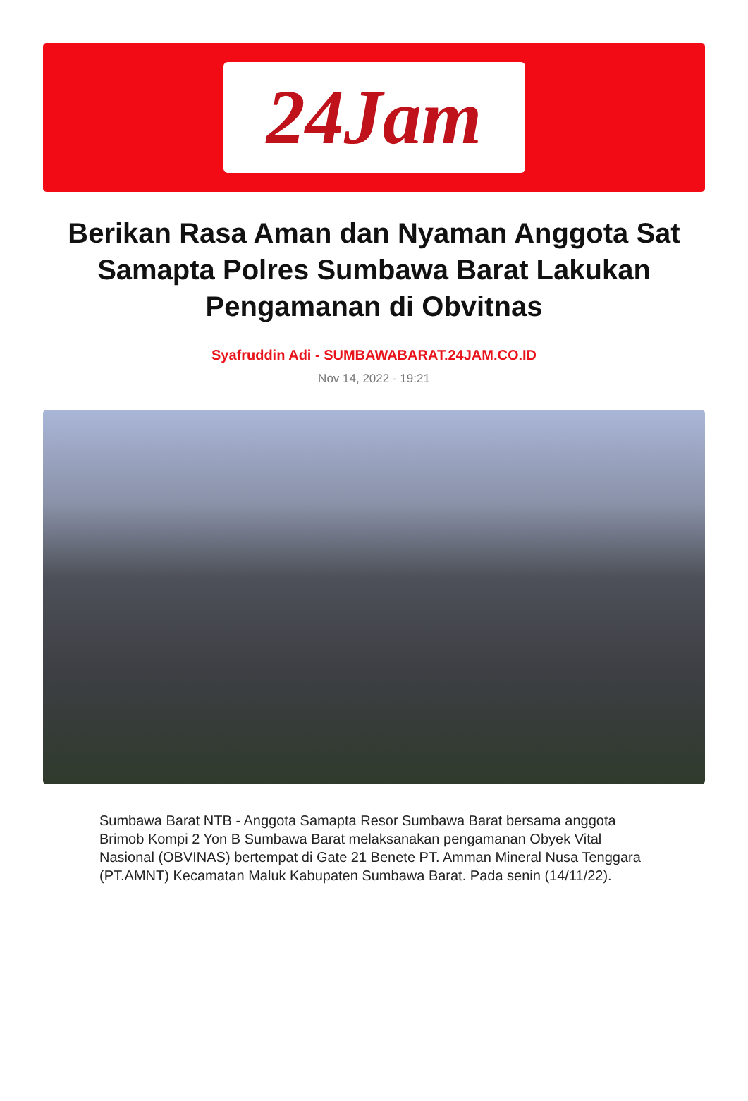24Jam
Berikan Rasa Aman dan Nyaman Anggota Sat Samapta Polres Sumbawa Barat Lakukan Pengamanan di Obvitnas
Syafruddin Adi - SUMBAWABARAT.24JAM.CO.ID
Nov 14, 2022 - 19:21
Sumbawa Barat NTB - Anggota Samapta Resor Sumbawa Barat bersama anggota Brimob Kompi 2 Yon B Sumbawa Barat melaksanakan pengamanan Obyek Vital Nasional (OBVINAS) bertempat di Gate 21 Benete PT. Amman Mineral Nusa Tenggara (PT.AMNT) Kecamatan Maluk Kabupaten Sumbawa Barat. Pada senin (14/11/22).